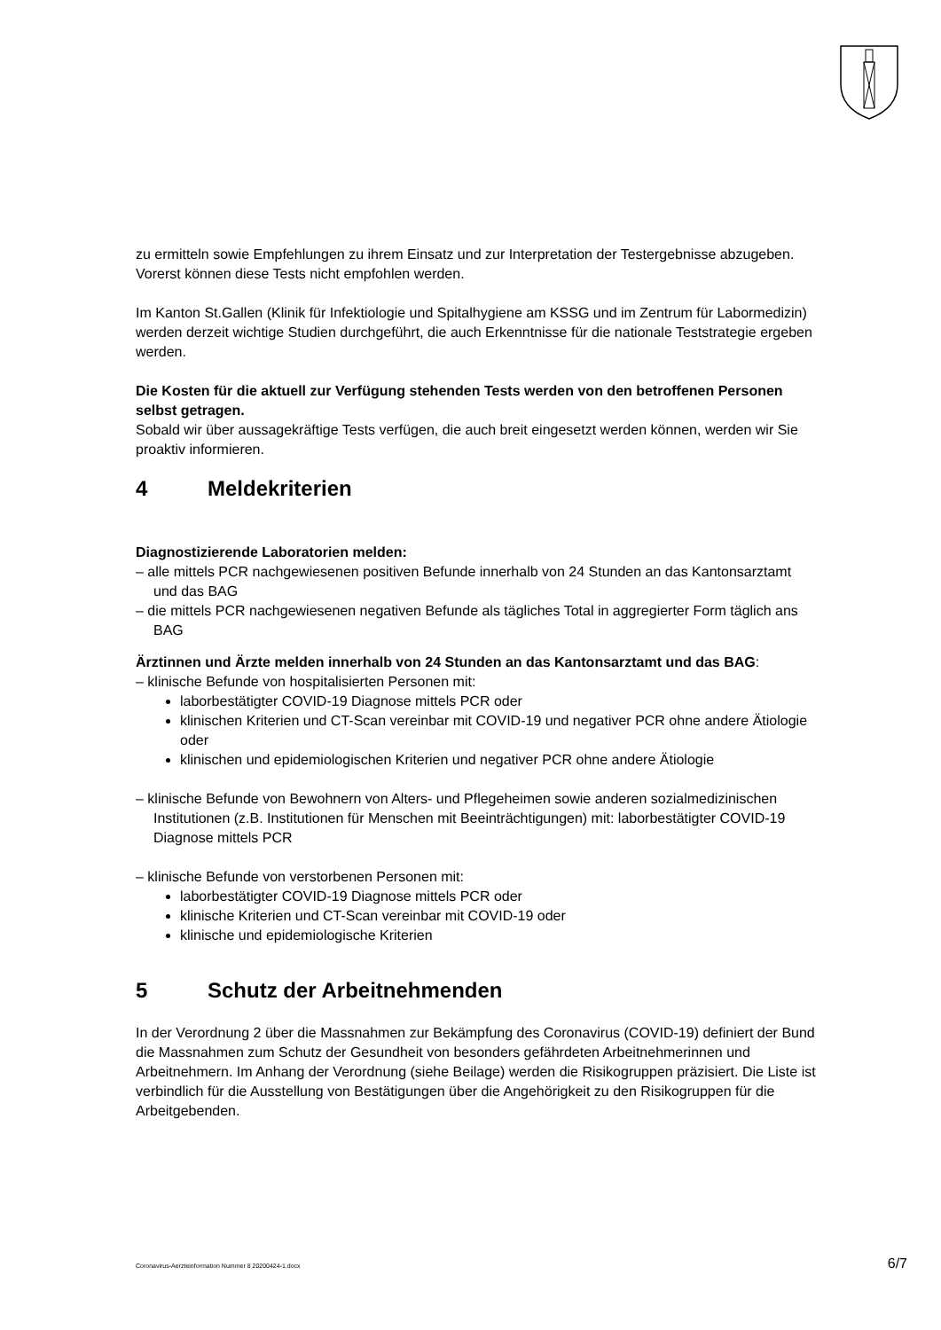zu ermitteln sowie Empfehlungen zu ihrem Einsatz und zur Interpretation der Testergebnisse abzugeben. Vorerst können diese Tests nicht empfohlen werden.
Im Kanton St.Gallen (Klinik für Infektiologie und Spitalhygiene am KSSG und im Zentrum für Labormedizin) werden derzeit wichtige Studien durchgeführt, die auch Erkenntnisse für die nationale Teststrategie ergeben werden.
Die Kosten für die aktuell zur Verfügung stehenden Tests werden von den betroffenen Personen selbst getragen.
Sobald wir über aussagekräftige Tests verfügen, die auch breit eingesetzt werden können, werden wir Sie proaktiv informieren.
4 Meldekriterien
Diagnostizierende Laboratorien melden:
– alle mittels PCR nachgewiesenen positiven Befunde innerhalb von 24 Stunden an das Kantonsarztamt und das BAG
– die mittels PCR nachgewiesenen negativen Befunde als tägliches Total in aggregierter Form täglich ans BAG
Ärztinnen und Ärzte melden innerhalb von 24 Stunden an das Kantonsarztamt und das BAG:
– klinische Befunde von hospitalisierten Personen mit:
laborbestätigter COVID-19 Diagnose mittels PCR oder
klinischen Kriterien und CT-Scan vereinbar mit COVID-19 und negativer PCR ohne andere Ätiologie oder
klinischen und epidemiologischen Kriterien und negativer PCR ohne andere Ätiologie
– klinische Befunde von Bewohnern von Alters- und Pflegeheimen sowie anderen sozialmedizinischen Institutionen (z.B. Institutionen für Menschen mit Beeinträchtigungen) mit: laborbestätigter COVID-19 Diagnose mittels PCR
– klinische Befunde von verstorbenen Personen mit:
laborbestätigter COVID-19 Diagnose mittels PCR oder
klinische Kriterien und CT-Scan vereinbar mit COVID-19 oder
klinische und epidemiologische Kriterien
5 Schutz der Arbeitnehmenden
In der Verordnung 2 über die Massnahmen zur Bekämpfung des Coronavirus (COVID-19) definiert der Bund die Massnahmen zum Schutz der Gesundheit von besonders gefährdeten Arbeitnehmerinnen und Arbeitnehmern. Im Anhang der Verordnung (siehe Beilage) werden die Risikogruppen präzisiert. Die Liste ist verbindlich für die Ausstellung von Bestätigungen über die Angehörigkeit zu den Risikogruppen für die Arbeitgebenden.
Coronavirus-Aerzteinformation Nummer 8 20200424-1.docx 6/7